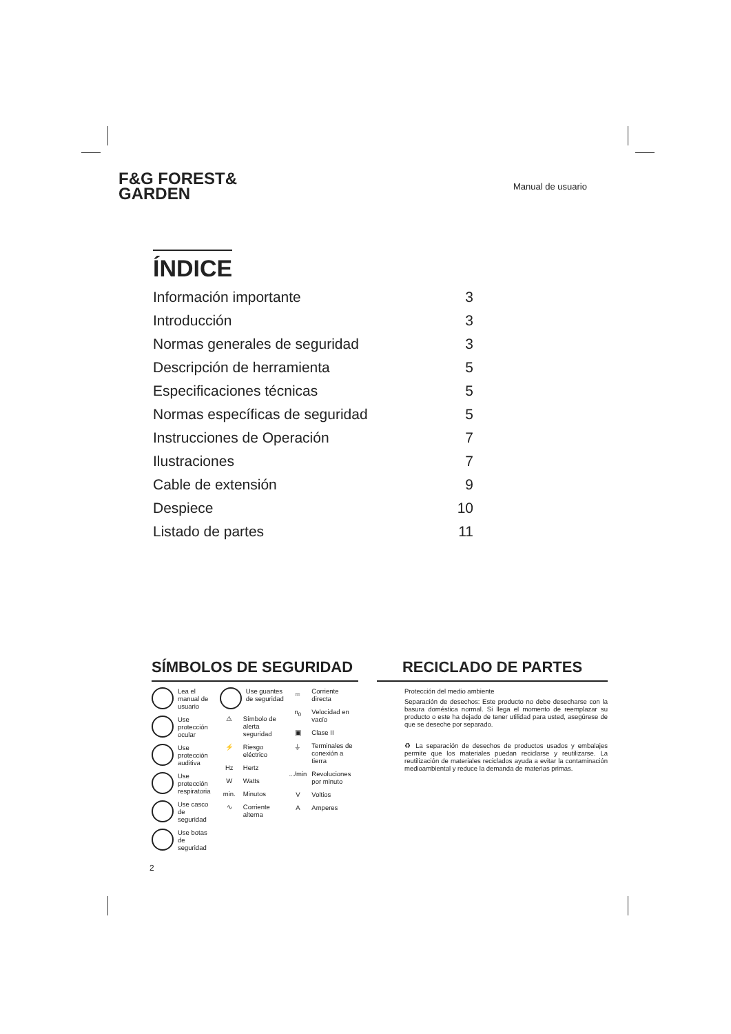F&G FOREST&
GARDEN
Manual de usuario
ÍNDICE
Información importante 3
Introducción 3
Normas generales de seguridad 3
Descripción de herramienta 5
Especificaciones técnicas 5
Normas específicas de seguridad 5
Instrucciones de Operación 7
Ilustraciones 7
Cable de extensión 9
Despiece 10
Listado de partes 11
SÍMBOLOS DE SEGURIDAD
Lea el manual de usuario
Use protección ocular
Use protección auditiva
Use protección respiratoria
Use casco de seguridad
Use botas de seguridad
Use guantes de seguridad
⚠ Símbolo de alerta seguridad
⚡ Riesgo eléctrico
Hz Hertz
W Watts
min. Minutos
∿ Corriente alterna
⎓ Corriente directa
n<sub>0</sub> Velocidad en vacío
▣ Clase II
⏚ Terminales de conexión a tierra
.../min Revoluciones por minuto
V Voltios
A Amperes
RECICLADO DE PARTES
Protección del medio ambiente
Separación de desechos: Este producto no debe desecharse con la basura doméstica normal. Si llega el momento de reemplazar su producto o este ha dejado de tener utilidad para usted, asegúrese de que se deseche por separado.
♻ La separación de desechos de productos usados y embalajes permite que los materiales puedan reciclarse y reutilizarse. La reutilización de materiales reciclados ayuda a evitar la contaminación medioambiental y reduce la demanda de materias primas.
2